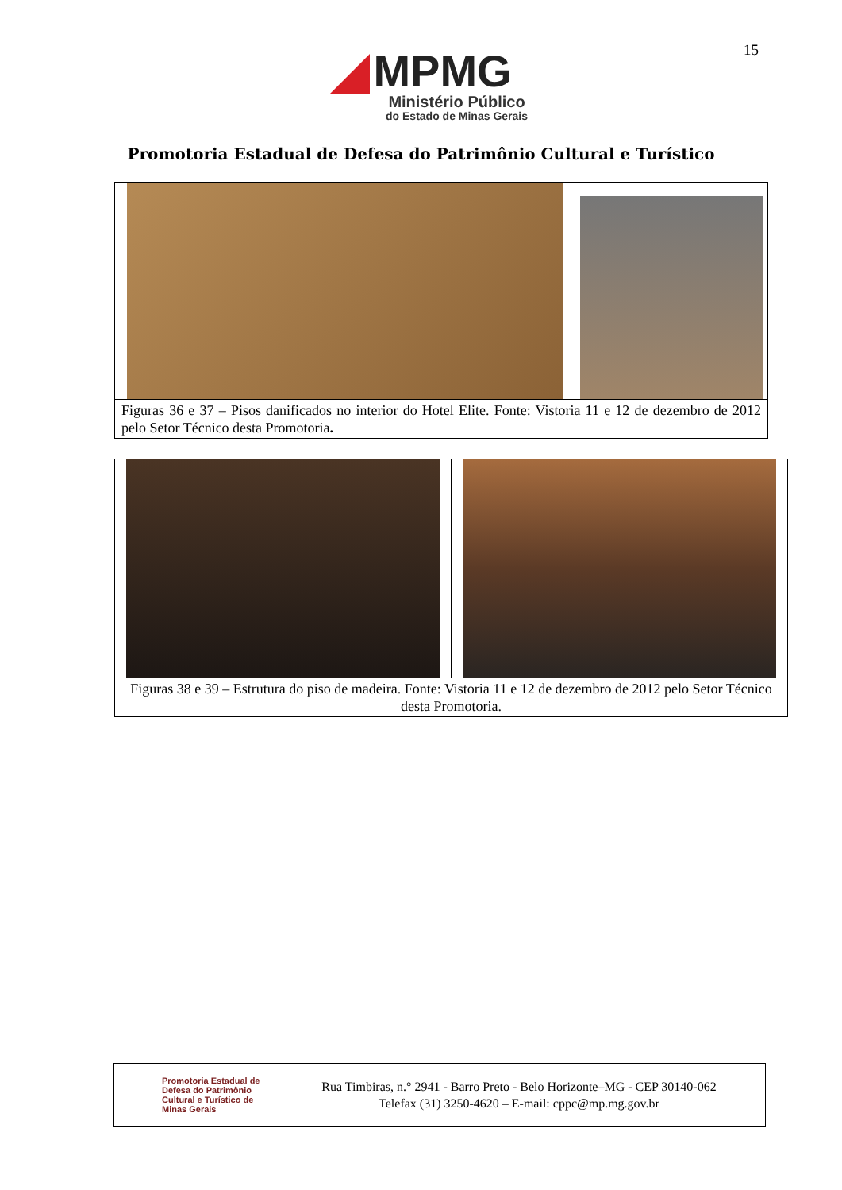15
MPMG
Ministério Público
do Estado de Minas Gerais
Promotoria Estadual de Defesa do Patrimônio Cultural e Turístico
| Figuras 36 e 37 – Pisos danificados no interior do Hotel Elite. Fonte: Vistoria 11 e 12 de dezembro de 2012 pelo Setor Técnico desta Promotoria . | |
| Figuras 38 e 39 – Estrutura do piso de madeira. Fonte: Vistoria 11 e 12 de dezembro de 2012 pelo Setor Técnico desta Promotoria. | |
Promotoria Estadual de Defesa do Patrimônio Cultural e Turístico de Minas Gerais
Rua Timbiras, n.° 2941 - Barro Preto - Belo Horizonte–MG - CEP 30140-062
Telefax (31) 3250-4620 – E-mail: cppc@mp.mg.gov.br